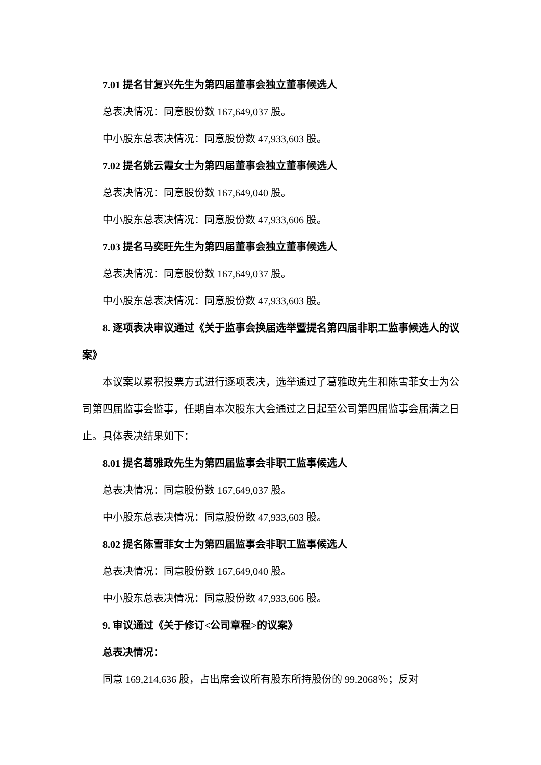7.01 提名甘复兴先生为第四届董事会独立董事候选人
总表决情况：同意股份数 167,649,037 股。
中小股东总表决情况：同意股份数 47,933,603 股。
7.02 提名姚云霞女士为第四届董事会独立董事候选人
总表决情况：同意股份数 167,649,040 股。
中小股东总表决情况：同意股份数 47,933,606 股。
7.03 提名马奕旺先生为第四届董事会独立董事候选人
总表决情况：同意股份数 167,649,037 股。
中小股东总表决情况：同意股份数 47,933,603 股。
8. 逐项表决审议通过《关于监事会换届选举暨提名第四届非职工监事候选人的议案》
本议案以累积投票方式进行逐项表决，选举通过了葛雅政先生和陈雪菲女士为公司第四届监事会监事，任期自本次股东大会通过之日起至公司第四届监事会届满之日止。具体表决结果如下：
8.01 提名葛雅政先生为第四届监事会非职工监事候选人
总表决情况：同意股份数 167,649,037 股。
中小股东总表决情况：同意股份数 47,933,603 股。
8.02 提名陈雪菲女士为第四届监事会非职工监事候选人
总表决情况：同意股份数 167,649,040 股。
中小股东总表决情况：同意股份数 47,933,606 股。
9. 审议通过《关于修订<公司章程>的议案》
总表决情况：
同意 169,214,636 股，占出席会议所有股东所持股份的 99.2068％；反对